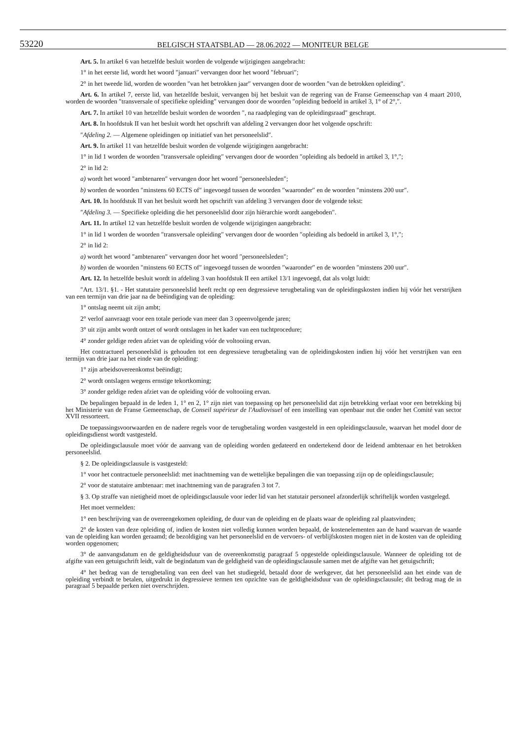53220
BELGISCH STAATSBLAD — 28.06.2022 — MONITEUR BELGE
Art. 5. In artikel 6 van hetzelfde besluit worden de volgende wijzigingen aangebracht:
1° in het eerste lid, wordt het woord ″januari″ vervangen door het woord ″februari″;
2° in het tweede lid, worden de woorden ″van het betrokken jaar″ vervangen door de woorden ″van de betrokken opleiding″.
Art. 6. In artikel 7, eerste lid, van hetzelfde besluit, vervangen bij het besluit van de regering van de Franse Gemeenschap van 4 maart 2010, worden de woorden ″transversale of specifieke opleiding″ vervangen door de woorden ″opleiding bedoeld in artikel 3, 1° of 2°,″.
Art. 7. In artikel 10 van hetzelfde besluit worden de woorden ″, na raadpleging van de opleidingsraad″ geschrapt.
Art. 8. In hoofdstuk II van het besluit wordt het opschrift van afdeling 2 vervangen door het volgende opschrift:
″Afdeling 2. — Algemene opleidingen op initiatief van het personeelslid″.
Art. 9. In artikel 11 van hetzelfde besluit worden de volgende wijzigingen aangebracht:
1° in lid 1 worden de woorden ″transversale opleiding″ vervangen door de woorden ″opleiding als bedoeld in artikel 3, 1°,″;
2° in lid 2:
a) wordt het woord ″ambtenaren″ vervangen door het woord ″personeelsleden″;
b) worden de woorden ″minstens 60 ECTS of″ ingevoegd tussen de woorden ″waaronder″ en de woorden ″minstens 200 uur″.
Art. 10. In hoofdstuk II van het besluit wordt het opschrift van afdeling 3 vervangen door de volgende tekst:
″Afdeling 3. — Specifieke opleiding die het personeelslid door zijn hiërarchie wordt aangeboden″.
Art. 11. In artikel 12 van hetzelfde besluit worden de volgende wijzigingen aangebracht:
1° in lid 1 worden de woorden ″transversale opleiding″ vervangen door de woorden ″opleiding als bedoeld in artikel 3, 1°,″;
2° in lid 2:
a) wordt het woord ″ambtenaren″ vervangen door het woord ″personeelsleden″;
b) worden de woorden ″minstens 60 ECTS of″ ingevoegd tussen de woorden ″waaronder″ en de woorden ″minstens 200 uur″.
Art. 12. In hetzelfde besluit wordt in afdeling 3 van hoofdstuk II een artikel 13/1 ingevoegd, dat als volgt luidt:
″Art. 13/1. §1. - Het statutaire personeelslid heeft recht op een degressieve terugbetaling van de opleidingskosten indien hij vóór het verstrijken van een termijn van drie jaar na de beëindiging van de opleiding:
1° ontslag neemt uit zijn ambt;
2° verlof aanvraagt voor een totale periode van meer dan 3 opeenvolgende jaren;
3° uit zijn ambt wordt ontzet of wordt ontslagen in het kader van een tuchtprocedure;
4° zonder geldige reden afziet van de opleiding vóór de voltooiing ervan.
Het contractueel personeelslid is gehouden tot een degressieve terugbetaling van de opleidingskosten indien hij vóór het verstrijken van een termijn van drie jaar na het einde van de opleiding:
1° zijn arbeidsovereenkomst beëindigt;
2° wordt ontslagen wegens ernstige tekortkoming;
3° zonder geldige reden afziet van de opleiding vóór de voltooiing ervan.
De bepalingen bepaald in de leden 1, 1° en 2, 1° zijn niet van toepassing op het personeelslid dat zijn betrekking verlaat voor een betrekking bij het Ministerie van de Franse Gemeenschap, de Conseil supérieur de l'Audiovisuel of een instelling van openbaar nut die onder het Comité van sector XVII ressorteert.
De toepassingsvoorwaarden en de nadere regels voor de terugbetaling worden vastgesteld in een opleidingsclausule, waarvan het model door de opleidingsdienst wordt vastgesteld.
De opleidingsclausule moet vóór de aanvang van de opleiding worden gedateerd en ondertekend door de leidend ambtenaar en het betrokken personeelslid.
§ 2. De opleidingsclausule is vastgesteld:
1° voor het contractuele personeelslid: met inachtneming van de wettelijke bepalingen die van toepassing zijn op de opleidingsclausule;
2° voor de statutaire ambtenaar: met inachtneming van de paragrafen 3 tot 7.
§ 3. Op straffe van nietigheid moet de opleidingsclausule voor ieder lid van het statutair personeel afzonderlijk schriftelijk worden vastgelegd.
Het moet vermelden:
1° een beschrijving van de overeengekomen opleiding, de duur van de opleiding en de plaats waar de opleiding zal plaatsvinden;
2° de kosten van deze opleiding of, indien de kosten niet volledig kunnen worden bepaald, de kostenelementen aan de hand waarvan de waarde van de opleiding kan worden geraamd; de bezoldiging van het personeelslid en de vervoers- of verblijfskosten mogen niet in de kosten van de opleiding worden opgenomen;
3° de aanvangsdatum en de geldigheidsduur van de overeenkomstig paragraaf 5 opgestelde opleidingsclausule. Wanneer de opleiding tot de afgifte van een getuigschrift leidt, valt de begindatum van de geldigheid van de opleidingsclausule samen met de afgifte van het getuigschrift;
4° het bedrag van de terugbetaling van een deel van het studiegeld, betaald door de werkgever, dat het personeelslid aan het einde van de opleiding verbindt te betalen, uitgedrukt in degressieve termen ten opzichte van de geldigheidsduur van de opleidingsclausule; dit bedrag mag de in paragraaf 5 bepaalde perken niet overschrijden.